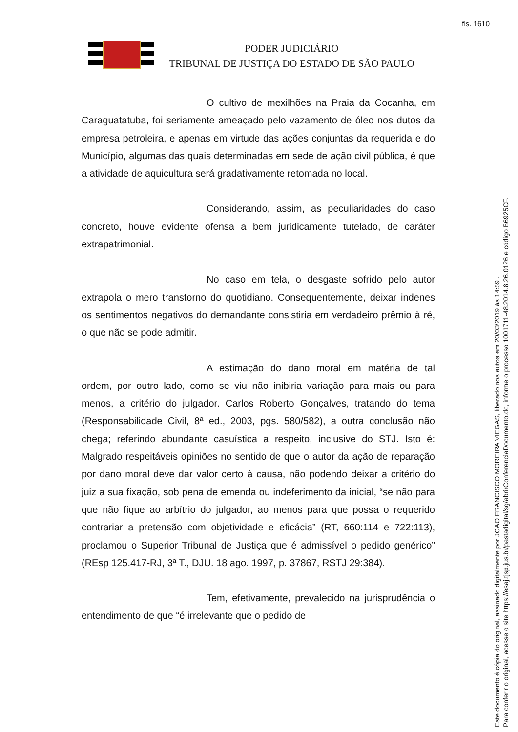fls. 1610
PODER JUDICIÁRIO
TRIBUNAL DE JUSTIÇA DO ESTADO DE SÃO PAULO
O cultivo de mexilhões na Praia da Cocanha, em Caraguatatuba, foi seriamente ameaçado pelo vazamento de óleo nos dutos da empresa petroleira, e apenas em virtude das ações conjuntas da requerida e do Município, algumas das quais determinadas em sede de ação civil pública, é que a atividade de aquicultura será gradativamente retomada no local.
Considerando, assim, as peculiaridades do caso concreto, houve evidente ofensa a bem juridicamente tutelado, de caráter extrapatrimonial.
No caso em tela, o desgaste sofrido pelo autor extrapola o mero transtorno do quotidiano. Consequentemente, deixar indenes os sentimentos negativos do demandante consistiria em verdadeiro prêmio à ré, o que não se pode admitir.
A estimação do dano moral em matéria de tal ordem, por outro lado, como se viu não inibiria variação para mais ou para menos, a critério do julgador. Carlos Roberto Gonçalves, tratando do tema (Responsabilidade Civil, 8ª ed., 2003, pgs. 580/582), a outra conclusão não chega; referindo abundante casuística a respeito, inclusive do STJ. Isto é: Malgrado respeitáveis opiniões no sentido de que o autor da ação de reparação por dano moral deve dar valor certo à causa, não podendo deixar a critério do juiz a sua fixação, sob pena de emenda ou indeferimento da inicial, “se não para que não fique ao arbítrio do julgador, ao menos para que possa o requerido contrariar a pretensão com objetividade e eficácia” (RT, 660:114 e 722:113), proclamou o Superior Tribunal de Justiça que é admissível o pedido genérico” (REsp 125.417-RJ, 3ª T., DJU. 18 ago. 1997, p. 37867, RSTJ 29:384).
Tem, efetivamente, prevalecido na jurisprudência o entendimento de que “é irrelevante que o pedido de
Este documento é cópia do original, assinado digitalmente por JOAO FRANCISCO MOREIRA VIEGAS, liberado nos autos em 20/03/2019 às 14:59 .
Para conferir o original, acesse o site https://esaj.tjsp.jus.br/pastadigital/sg/abrirConferenciaDocumento.do, informe o processo 1001711-48.2014.8.26.0126 e código B6925CF.